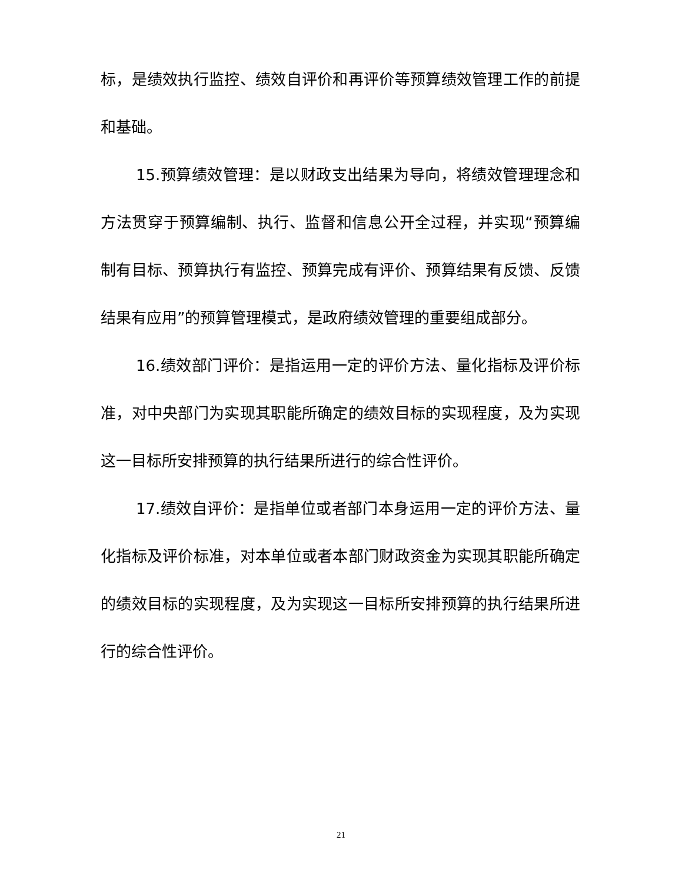标，是绩效执行监控、绩效自评价和再评价等预算绩效管理工作的前提和基础。
15.预算绩效管理：是以财政支出结果为导向，将绩效管理理念和方法贯穿于预算编制、执行、监督和信息公开全过程，并实现“预算编制有目标、预算执行有监控、预算完成有评价、预算结果有反馈、反馈结果有应用”的预算管理模式，是政府绩效管理的重要组成部分。
16.绩效部门评价：是指运用一定的评价方法、量化指标及评价标准，对中央部门为实现其职能所确定的绩效目标的实现程度，及为实现这一目标所安排预算的执行结果所进行的综合性评价。
17.绩效自评价：是指单位或者部门本身运用一定的评价方法、量化指标及评价标准，对本单位或者本部门财政资金为实现其职能所确定的绩效目标的实现程度，及为实现这一目标所安排预算的执行结果所进行的综合性评价。
21